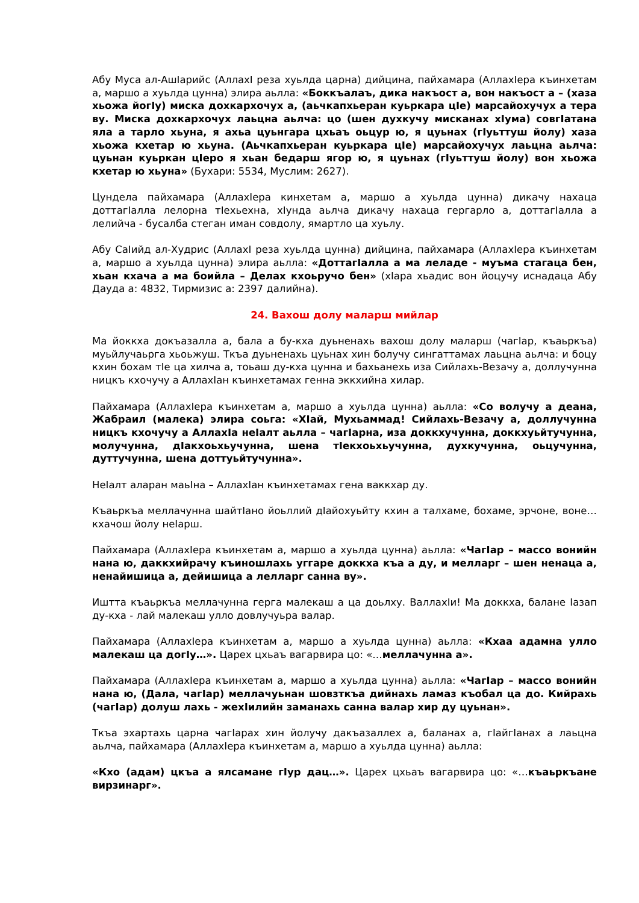Абу Муса ал-АшIарийс (АллахI реза хуьлда царна) дийцина, пайхамара (АллахIера къинхетам а, маршо а хуьлда цунна) элира аьлла: «Боккъалаъ, дика накъост а, вон накъост а – (хаза хьожа йогIу) миска дохкархочух а, (аьчкапхьеран куьркара цIе) марсайохучух а тера ву. Миска дохкархочух лаьцна аьлча: цо (шен духкучу мисканах хIума) совгIатана яла а тарло хьуна, я ахьа цуьнгара цхьаъ оьцур ю, я цуьнах (гIуьттуш йолу) хаза хьожа кхетар ю хьуна. (Аьчкапхьеран куьркара цIе) марсайохучух лаьцна аьлча: цуьнан куьркан цIеро я хьан бедарш ягор ю, я цуьнах (гIуьттуш йолу) вон хьожа кхетар ю хьуна» (Бухари: 5534, Муслим: 2627).
Цундела пайхамара (АллахIера кинхетам а, маршо а хуьлда цунна) дикачу нахаца доттагIалла лелорна тIехьехна, хIунда аьлча дикачу нахаца гергарло а, доттагIалла а лелийча - бусалба стеган иман совдолу, ямартло ца хуьлу.
Абу СаIийд ал-Худрис (АллахI реза хуьлда цунна) дийцина, пайхамара (АллахIера къинхетам а, маршо а хуьлда цунна) элира аьлла: «ДоттагIалла а ма леладе - муъма стагаца бен, хьан кхача а ма боийла – Делах кхоьручо бен» (хIара хьадис вон йоцучу иснадаца Абу Дауда а: 4832, Тирмизис а: 2397 далийна).
24. Вахош долу маларш мийлар
Ма йоккха докъазалла а, бала а бу-кха дуьненахь вахош долу маларш (чагIар, къаьркъа) муьйлучаьрга хьоьжуш. Ткъа дуьненахь цуьнах хин болучу сингаттамах лаьцна аьлча: и боцу кхин бохам тIе ца хилча а, тоьаш ду-кха цунна и бахьанехь иза Сийлахь-Везачу а, доллучунна ницкъ кхочучу а АллахIан къинхетамах генна эккхийна хилар.
Пайхамара (АллахIера къинхетам а, маршо а хуьлда цунна) аьлла: «Со волучу а деана, Жабраил (малека) элира соьга: «ХIай, Мухьаммад! Сийлахь-Везачу а, доллучунна ницкъ кхочучу а АллахIа неIалт аьлла – чагIарна, иза доккхучунна, доккхуьйтучунна, молучунна, дIакхоьхьучунна, шена тIекхоьхьучунна, духкучунна, оьцучунна, дуттучунна, шена доттуьйтучунна».
НеIалт аларан маьIна – АллахIан къинхетамах гена ваккхар ду.
Къаьркъа меллачунна шайтIано йоьллий дIайохуьйту кхин а талхаме, бохаме, эрчоне, воне… кхачош йолу неIарш.
Пайхамара (АллахIера къинхетам а, маршо а хуьлда цунна) аьлла: «ЧагIар – массо вонийн нана ю, даккхийрачу къиношлахь уггаре доккха къа а ду, и мелларг – шен ненаца а, ненайишица а, дейишица а лелларг санна ву».
Иштта къаьркъа меллачунна герга малекаш а ца доьлху. ВаллахIи! Ма доккха, балане Iазап ду-кха - лай малекаш улло довлучуьра валар.
Пайхамара (АллахIера къинхетам а, маршо а хуьлда цунна) аьлла: «Кхаа адамна улло малекаш ца догIу…». Царех цхьаъ вагарвира цо: «…меллачунна а».
Пайхамара (АллахIера къинхетам а, маршо а хуьлда цунна) аьлла: «ЧагIар – массо вонийн нана ю, (Дала, чагIар) меллачуьнан шовзткъа дийнахь ламаз къобал ца до. Кийрахь (чагIар) долуш лахь - жехIилийн заманахь санна валар хир ду цуьнан».
Ткъа эхартахь царна чагIарах хин йолучу дакъазаллех а, баланах а, гIайгIанах а лаьцна аьлча, пайхамара (АллахIера къинхетам а, маршо а хуьлда цунна) аьлла:
«Кхо (адам) цкъа а ялсамане гIур дац…». Царех цхьаъ вагарвира цо: «…къаьркъане вирзинарг».